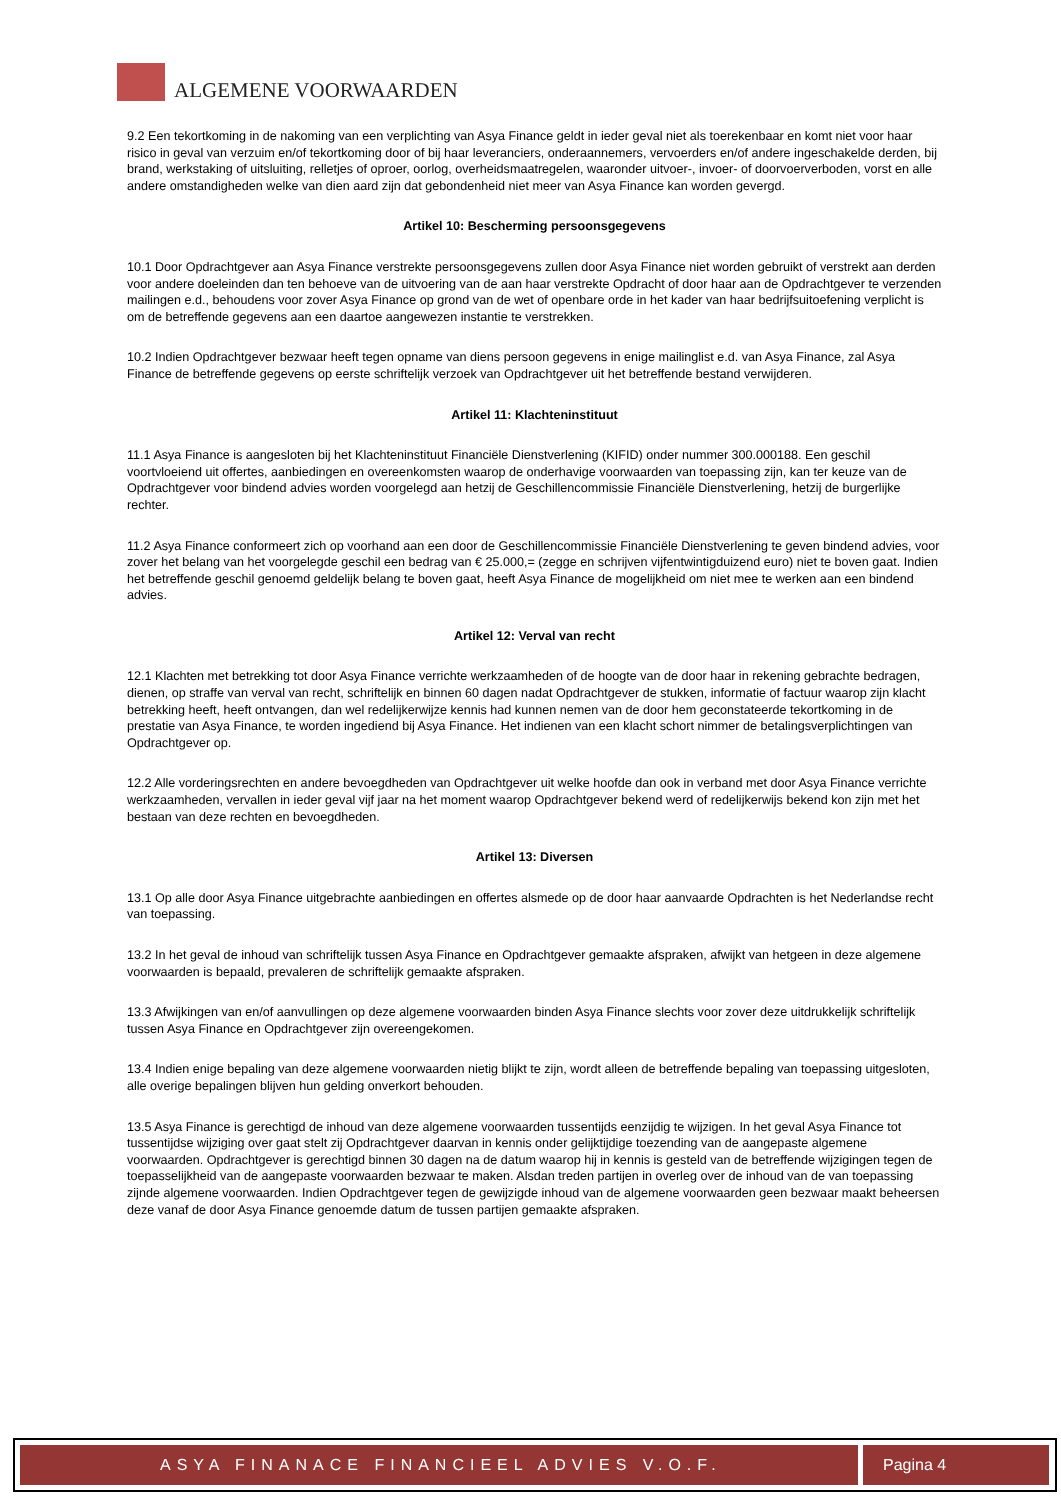ALGEMENE VOORWAARDEN
9.2 Een tekortkoming in de nakoming van een verplichting van Asya Finance geldt in ieder geval niet als toerekenbaar en komt niet voor haar risico in geval van verzuim en/of tekortkoming door of bij haar leveranciers, onderaannemers, vervoerders en/of andere ingeschakelde derden, bij brand, werkstaking of uitsluiting, relletjes of oproer, oorlog, overheidsmaatregelen, waaronder uitvoer-, invoer- of doorvoerverboden, vorst en alle andere omstandigheden welke van dien aard zijn dat gebondenheid niet meer van Asya Finance kan worden gevergd.
Artikel 10: Bescherming persoonsgegevens
10.1 Door Opdrachtgever aan Asya Finance verstrekte persoonsgegevens zullen door Asya Finance niet worden gebruikt of verstrekt aan derden voor andere doeleinden dan ten behoeve van de uitvoering van de aan haar verstrekte Opdracht of door haar aan de Opdrachtgever te verzenden mailingen e.d., behoudens voor zover Asya Finance op grond van de wet of openbare orde in het kader van haar bedrijfsuitoefening verplicht is om de betreffende gegevens aan een daartoe aangewezen instantie te verstrekken.
10.2 Indien Opdrachtgever bezwaar heeft tegen opname van diens persoon gegevens in enige mailinglist e.d. van Asya Finance, zal Asya Finance de betreffende gegevens op eerste schriftelijk verzoek van Opdrachtgever uit het betreffende bestand verwijderen.
Artikel 11: Klachteninstituut
11.1 Asya Finance is aangesloten bij het Klachteninstituut Financiële Dienstverlening (KIFID) onder nummer 300.000188. Een geschil voortvloeiend uit offertes, aanbiedingen en overeenkomsten waarop de onderhavige voorwaarden van toepassing zijn, kan ter keuze van de Opdrachtgever voor bindend advies worden voorgelegd aan hetzij de Geschillencommissie Financiële Dienstverlening, hetzij de burgerlijke rechter.
11.2 Asya Finance conformeert zich op voorhand aan een door de Geschillencommissie Financiële Dienstverlening te geven bindend advies, voor zover het belang van het voorgelegde geschil een bedrag van € 25.000,= (zegge en schrijven vijfentwintigduizend euro) niet te boven gaat. Indien het betreffende geschil genoemd geldelijk belang te boven gaat, heeft Asya Finance de mogelijkheid om niet mee te werken aan een bindend advies.
Artikel 12: Verval van recht
12.1 Klachten met betrekking tot door Asya Finance verrichte werkzaamheden of de hoogte van de door haar in rekening gebrachte bedragen, dienen, op straffe van verval van recht, schriftelijk en binnen 60 dagen nadat Opdrachtgever de stukken, informatie of factuur waarop zijn klacht betrekking heeft, heeft ontvangen, dan wel redelijkerwijze kennis had kunnen nemen van de door hem geconstateerde tekortkoming in de prestatie van Asya Finance, te worden ingediend bij Asya Finance. Het indienen van een klacht schort nimmer de betalingsverplichtingen van Opdrachtgever op.
12.2 Alle vorderingsrechten en andere bevoegdheden van Opdrachtgever uit welke hoofde dan ook in verband met door Asya Finance verrichte werkzaamheden, vervallen in ieder geval vijf jaar na het moment waarop Opdrachtgever bekend werd of redelijkerwijs bekend kon zijn met het bestaan van deze rechten en bevoegdheden.
Artikel 13: Diversen
13.1 Op alle door Asya Finance uitgebrachte aanbiedingen en offertes alsmede op de door haar aanvaarde Opdrachten is het Nederlandse recht van toepassing.
13.2 In het geval de inhoud van schriftelijk tussen Asya Finance en Opdrachtgever gemaakte afspraken, afwijkt van hetgeen in deze algemene voorwaarden is bepaald, prevaleren de schriftelijk gemaakte afspraken.
13.3 Afwijkingen van en/of aanvullingen op deze algemene voorwaarden binden Asya Finance slechts voor zover deze uitdrukkelijk schriftelijk tussen Asya Finance en Opdrachtgever zijn overeengekomen.
13.4 Indien enige bepaling van deze algemene voorwaarden nietig blijkt te zijn, wordt alleen de betreffende bepaling van toepassing uitgesloten, alle overige bepalingen blijven hun gelding onverkort behouden.
13.5 Asya Finance is gerechtigd de inhoud van deze algemene voorwaarden tussentijds eenzijdig te wijzigen. In het geval Asya Finance tot tussentijdse wijziging over gaat stelt zij Opdrachtgever daarvan in kennis onder gelijktijdige toezending van de aangepaste algemene voorwaarden. Opdrachtgever is gerechtigd binnen 30 dagen na de datum waarop hij in kennis is gesteld van de betreffende wijzigingen tegen de toepasselijkheid van de aangepaste voorwaarden bezwaar te maken. Alsdan treden partijen in overleg over de inhoud van de van toepassing zijnde algemene voorwaarden. Indien Opdrachtgever tegen de gewijzigde inhoud van de algemene voorwaarden geen bezwaar maakt beheersen deze vanaf de door Asya Finance genoemde datum de tussen partijen gemaakte afspraken.
ASYA FINANACE FINANCIEEL ADVIES V.O.F. Pagina 4